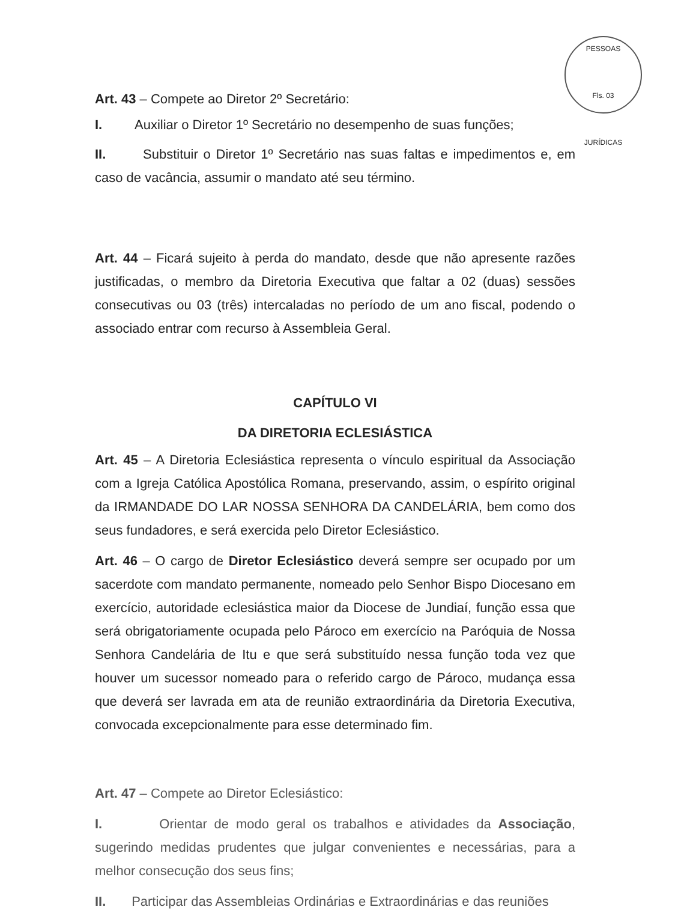PESSOAS
Fls. 03
JURÍDICAS
Art. 43 – Compete ao Diretor 2º Secretário:
I. Auxiliar o Diretor 1º Secretário no desempenho de suas funções;
II. Substituir o Diretor 1º Secretário nas suas faltas e impedimentos e, em caso de vacância, assumir o mandato até seu término.
Art. 44 – Ficará sujeito à perda do mandato, desde que não apresente razões justificadas, o membro da Diretoria Executiva que faltar a 02 (duas) sessões consecutivas ou 03 (três) intercaladas no período de um ano fiscal, podendo o associado entrar com recurso à Assembleia Geral.
CAPÍTULO VI
DA DIRETORIA ECLESIÁSTICA
Art. 45 – A Diretoria Eclesiástica representa o vínculo espiritual da Associação com a Igreja Católica Apostólica Romana, preservando, assim, o espírito original da IRMANDADE DO LAR NOSSA SENHORA DA CANDELÁRIA, bem como dos seus fundadores, e será exercida pelo Diretor Eclesiástico.
Art. 46 – O cargo de Diretor Eclesiástico deverá sempre ser ocupado por um sacerdote com mandato permanente, nomeado pelo Senhor Bispo Diocesano em exercício, autoridade eclesiástica maior da Diocese de Jundiaí, função essa que será obrigatoriamente ocupada pelo Pároco em exercício na Paróquia de Nossa Senhora Candelária de Itu e que será substituído nessa função toda vez que houver um sucessor nomeado para o referido cargo de Pároco, mudança essa que deverá ser lavrada em ata de reunião extraordinária da Diretoria Executiva, convocada excepcionalmente para esse determinado fim.
Art. 47 – Compete ao Diretor Eclesiástico:
I. Orientar de modo geral os trabalhos e atividades da Associação, sugerindo medidas prudentes que julgar convenientes e necessárias, para a melhor consecução dos seus fins;
II. Participar das Assembleias Ordinárias e Extraordinárias e das reuniões